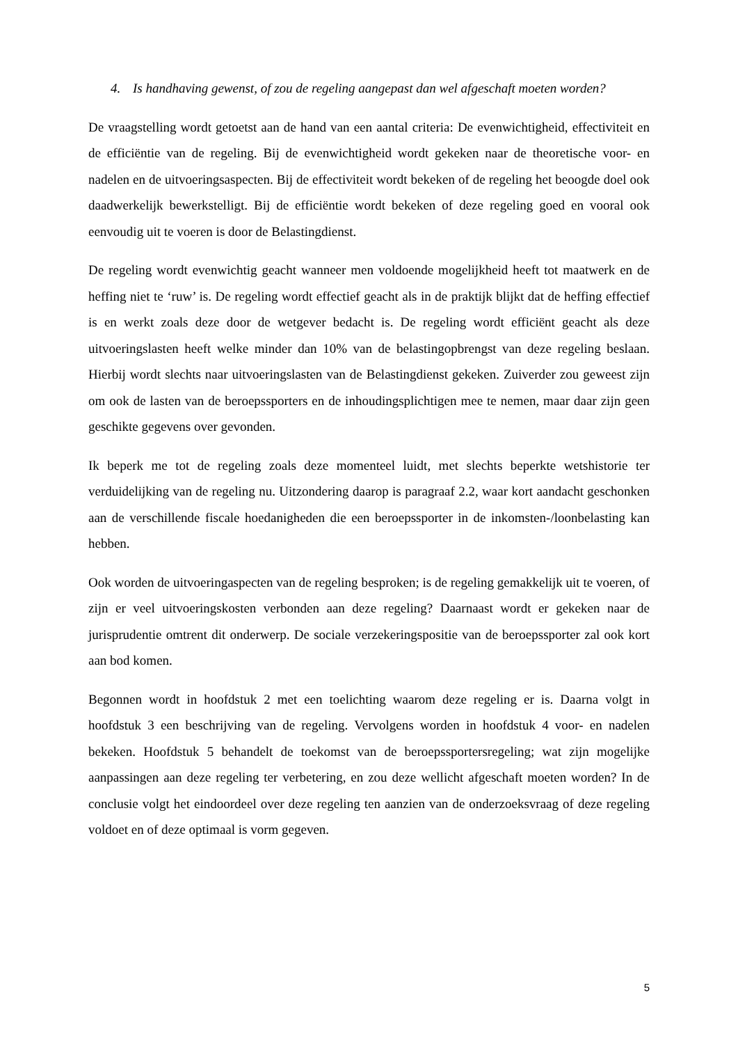4. Is handhaving gewenst, of zou de regeling aangepast dan wel afgeschaft moeten worden?
De vraagstelling wordt getoetst aan de hand van een aantal criteria: De evenwichtigheid, effectiviteit en de efficiëntie van de regeling. Bij de evenwichtigheid wordt gekeken naar de theoretische voor- en nadelen en de uitvoeringsaspecten. Bij de effectiviteit wordt bekeken of de regeling het beoogde doel ook daadwerkelijk bewerkstelligt. Bij de efficiëntie wordt bekeken of deze regeling goed en vooral ook eenvoudig uit te voeren is door de Belastingdienst.
De regeling wordt evenwichtig geacht wanneer men voldoende mogelijkheid heeft tot maatwerk en de heffing niet te ‘ruw’ is. De regeling wordt effectief geacht als in de praktijk blijkt dat de heffing effectief is en werkt zoals deze door de wetgever bedacht is. De regeling wordt efficiënt geacht als deze uitvoeringslasten heeft welke minder dan 10% van de belastingopbrengst van deze regeling beslaan. Hierbij wordt slechts naar uitvoeringslasten van de Belastingdienst gekeken. Zuiverder zou geweest zijn om ook de lasten van de beroepssporters en de inhoudingsplichtigen mee te nemen, maar daar zijn geen geschikte gegevens over gevonden.
Ik beperk me tot de regeling zoals deze momenteel luidt, met slechts beperkte wetshistorie ter verduidelijking van de regeling nu. Uitzondering daarop is paragraaf 2.2, waar kort aandacht geschonken aan de verschillende fiscale hoedanigheden die een beroepssporter in de inkomsten-/loonbelasting kan hebben.
Ook worden de uitvoeringaspecten van de regeling besproken; is de regeling gemakkelijk uit te voeren, of zijn er veel uitvoeringskosten verbonden aan deze regeling? Daarnaast wordt er gekeken naar de jurisprudentie omtrent dit onderwerp. De sociale verzekeringspositie van de beroepssporter zal ook kort aan bod komen.
Begonnen wordt in hoofdstuk 2 met een toelichting waarom deze regeling er is. Daarna volgt in hoofdstuk 3 een beschrijving van de regeling. Vervolgens worden in hoofdstuk 4 voor- en nadelen bekeken. Hoofdstuk 5 behandelt de toekomst van de beroepssportersregeling; wat zijn mogelijke aanpassingen aan deze regeling ter verbetering, en zou deze wellicht afgeschaft moeten worden? In de conclusie volgt het eindoordeel over deze regeling ten aanzien van de onderzoeksvraag of deze regeling voldoet en of deze optimaal is vorm gegeven.
5